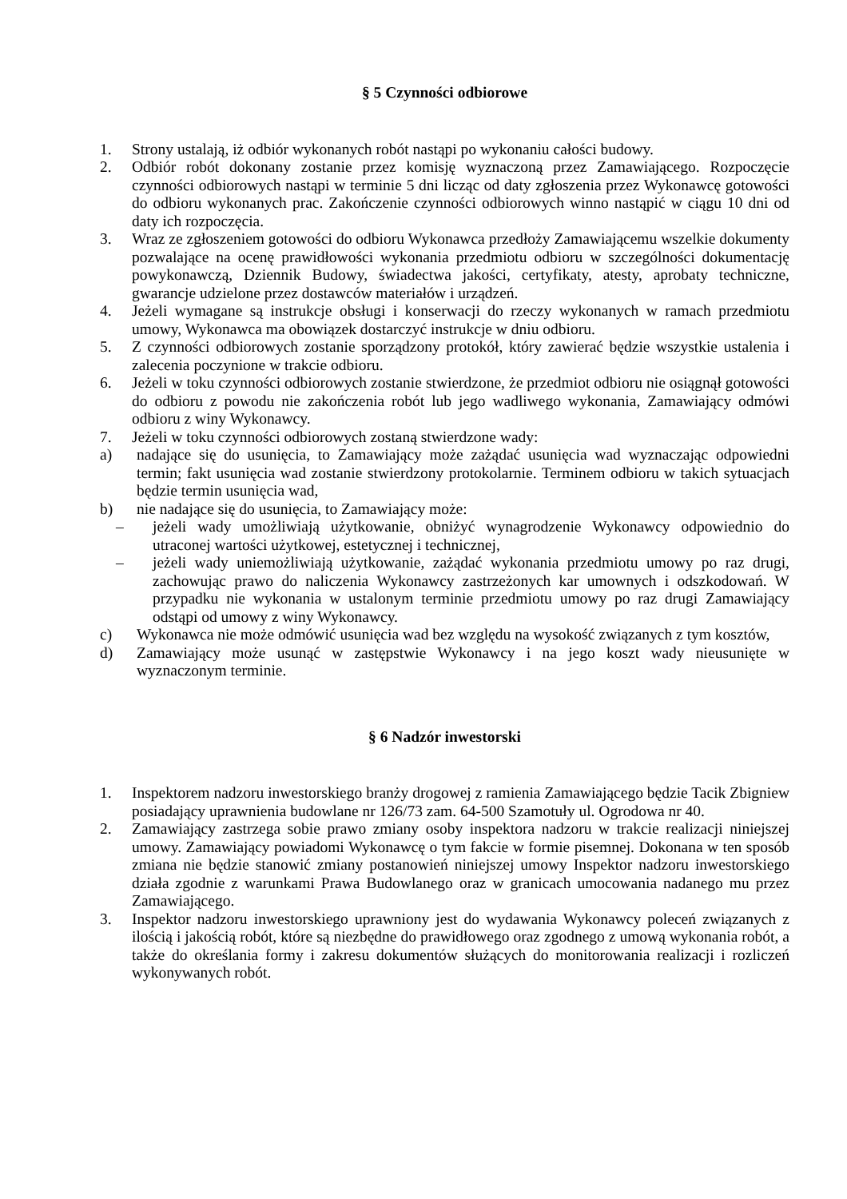§ 5 Czynności odbiorowe
1. Strony ustalają, iż odbiór wykonanych robót nastąpi po wykonaniu całości budowy.
2. Odbiór robót dokonany zostanie przez komisję wyznaczoną przez Zamawiającego. Rozpoczęcie czynności odbiorowych nastąpi w terminie 5 dni licząc od daty zgłoszenia przez Wykonawcę gotowości do odbioru wykonanych prac. Zakończenie czynności odbiorowych winno nastąpić w ciągu 10 dni od daty ich rozpoczęcia.
3. Wraz ze zgłoszeniem gotowości do odbioru Wykonawca przedłoży Zamawiającemu wszelkie dokumenty pozwalające na ocenę prawidłowości wykonania przedmiotu odbioru w szczególności dokumentację powykonawczą, Dziennik Budowy, świadectwa jakości, certyfikaty, atesty, aprobaty techniczne, gwarancje udzielone przez dostawców materiałów i urządzeń.
4. Jeżeli wymagane są instrukcje obsługi i konserwacji do rzeczy wykonanych w ramach przedmiotu umowy, Wykonawca ma obowiązek dostarczyć instrukcje w dniu odbioru.
5. Z czynności odbiorowych zostanie sporządzony protokół, który zawierać będzie wszystkie ustalenia i zalecenia poczynione w trakcie odbioru.
6. Jeżeli w toku czynności odbiorowych zostanie stwierdzone, że przedmiot odbioru nie osiągnął gotowości do odbioru z powodu nie zakończenia robót lub jego wadliwego wykonania, Zamawiający odmówi odbioru z winy Wykonawcy.
7. Jeżeli w toku czynności odbiorowych zostaną stwierdzone wady:
a) nadające się do usunięcia, to Zamawiający może zażądać usunięcia wad wyznaczając odpowiedni termin; fakt usunięcia wad zostanie stwierdzony protokolarnie. Terminem odbioru w takich sytuacjach będzie termin usunięcia wad,
b) nie nadające się do usunięcia, to Zamawiający może:
– jeżeli wady umożliwiają użytkowanie, obniżyć wynagrodzenie Wykonawcy odpowiednio do utraconej wartości użytkowej, estetycznej i technicznej,
– jeżeli wady uniemożliwiają użytkowanie, zażądać wykonania przedmiotu umowy po raz drugi, zachowując prawo do naliczenia Wykonawcy zastrzeżonych kar umownych i odszkodowań. W przypadku nie wykonania w ustalonym terminie przedmiotu umowy po raz drugi Zamawiający odstąpi od umowy z winy Wykonawcy.
c) Wykonawca nie może odmówić usunięcia wad bez względu na wysokość związanych z tym kosztów,
d) Zamawiający może usunąć w zastępstwie Wykonawcy i na jego koszt wady nieusunięte w wyznaczonym terminie.
§ 6 Nadzór inwestorski
1. Inspektorem nadzoru inwestorskiego branży drogowej z ramienia Zamawiającego będzie Tacik Zbigniew posiadający uprawnienia budowlane nr 126/73 zam. 64-500 Szamotuły ul. Ogrodowa nr 40.
2. Zamawiający zastrzega sobie prawo zmiany osoby inspektora nadzoru w trakcie realizacji niniejszej umowy. Zamawiający powiadomi Wykonawcę o tym fakcie w formie pisemnej. Dokonana w ten sposób zmiana nie będzie stanowić zmiany postanowień niniejszej umowy Inspektor nadzoru inwestorskiego działa zgodnie z warunkami Prawa Budowlanego oraz w granicach umocowania nadanego mu przez Zamawiającego.
3. Inspektor nadzoru inwestorskiego uprawniony jest do wydawania Wykonawcy poleceń związanych z ilością i jakością robót, które są niezbędne do prawidłowego oraz zgodnego z umową wykonania robót, a także do określania formy i zakresu dokumentów służących do monitorowania realizacji i rozliczeń wykonywanych robót.